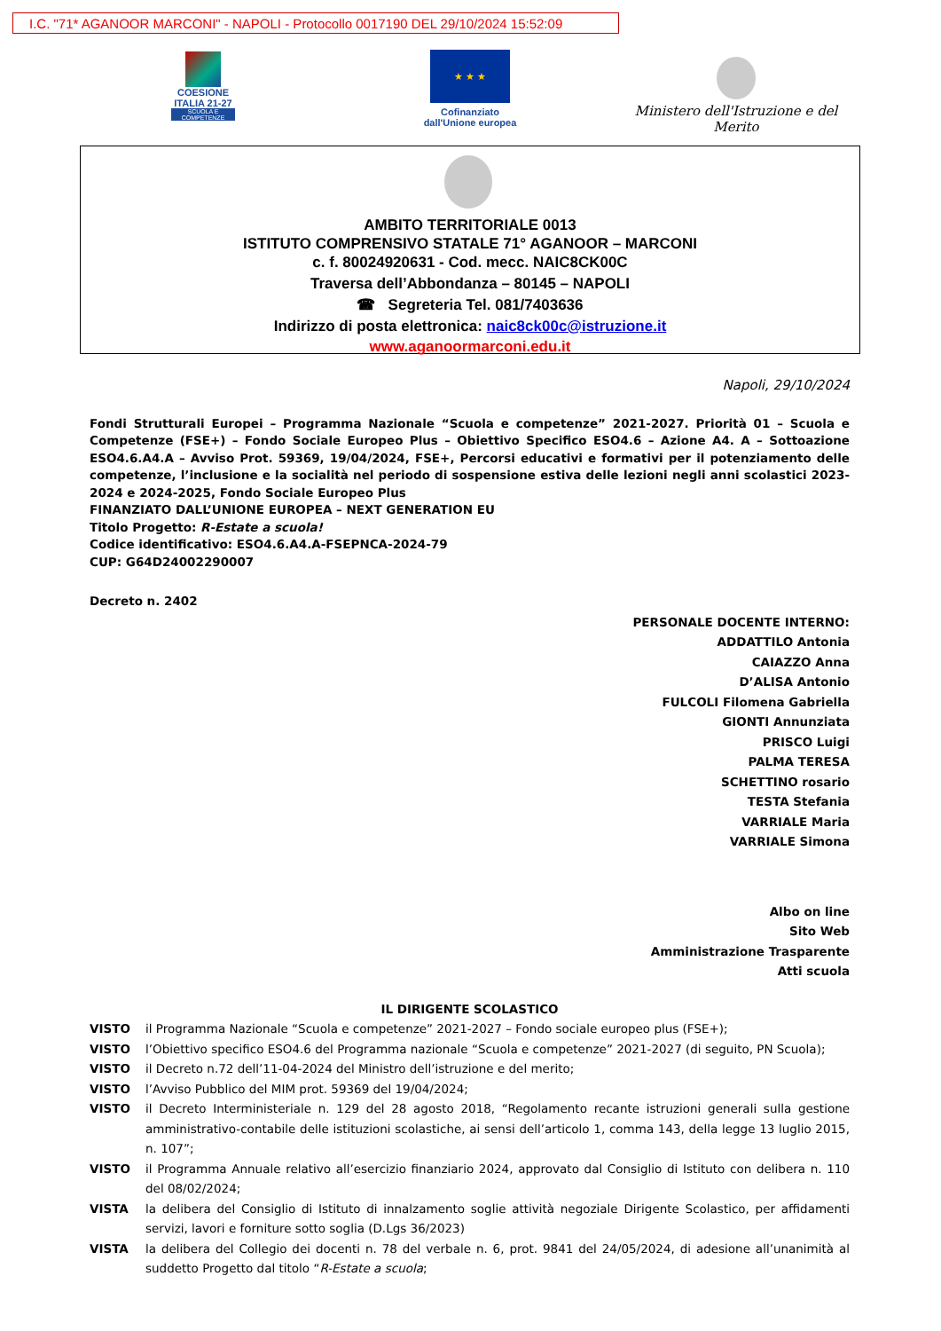I.C. "71* AGANOOR MARCONI" - NAPOLI - Protocollo 0017190 DEL 29/10/2024 15:52:09
COESIONE ITALIA 21-27
SCUOLA E COMPETENZE
★ ★ ★
Cofinanziato dall'Unione europea
Ministero dell'Istruzione e del Merito
AMBITO TERRITORIALE 0013
ISTITUTO COMPRENSIVO STATALE 71° AGANOOR – MARCONI
c. f. 80024920631 - Cod. mecc. NAIC8CK00C
Traversa dell’Abbondanza – 80145 – NAPOLI
☎ Segreteria Tel. 081/7403636
Indirizzo di posta elettronica: naic8ck00c@istruzione.it
www.aganoormarconi.edu.it
Napoli, 29/10/2024
Fondi Strutturali Europei – Programma Nazionale “Scuola e competenze” 2021-2027. Priorità 01 – Scuola e Competenze (FSE+) – Fondo Sociale Europeo Plus – Obiettivo Specifico ESO4.6 – Azione A4. A – Sottoazione ESO4.6.A4.A – Avviso Prot. 59369, 19/04/2024, FSE+, Percorsi educativi e formativi per il potenziamento delle competenze, l’inclusione e la socialità nel periodo di sospensione estiva delle lezioni negli anni scolastici 2023-2024 e 2024-2025, Fondo Sociale Europeo Plus
FINANZIATO DALL’UNIONE EUROPEA – NEXT GENERATION EU
Titolo Progetto: R-Estate a scuola!
Codice identificativo: ESO4.6.A4.A-FSEPNCA-2024-79
CUP: G64D24002290007
Decreto n. 2402
PERSONALE DOCENTE INTERNO:
ADDATTILO Antonia
CAIAZZO Anna
D’ALISA Antonio
FULCOLI Filomena Gabriella
GIONTI Annunziata
PRISCO Luigi
PALMA TERESA
SCHETTINO rosario
TESTA Stefania
VARRIALE Maria
VARRIALE Simona
Albo on line
Sito Web
Amministrazione Trasparente
Atti scuola
IL DIRIGENTE SCOLASTICO
VISTO il Programma Nazionale “Scuola e competenze” 2021-2027 – Fondo sociale europeo plus (FSE+);
VISTO l’Obiettivo specifico ESO4.6 del Programma nazionale “Scuola e competenze” 2021-2027 (di seguito, PN Scuola);
VISTO il Decreto n.72 dell’11-04-2024 del Ministro dell’istruzione e del merito;
VISTO l’Avviso Pubblico del MIM prot. 59369 del 19/04/2024;
VISTO il Decreto Interministeriale n. 129 del 28 agosto 2018, “Regolamento recante istruzioni generali sulla gestione amministrativo-contabile delle istituzioni scolastiche, ai sensi dell’articolo 1, comma 143, della legge 13 luglio 2015, n. 107”;
VISTO il Programma Annuale relativo all’esercizio finanziario 2024, approvato dal Consiglio di Istituto con delibera n. 110 del 08/02/2024;
VISTA la delibera del Consiglio di Istituto di innalzamento soglie attività negoziale Dirigente Scolastico, per affidamenti servizi, lavori e forniture sotto soglia (D.Lgs 36/2023)
VISTA la delibera del Collegio dei docenti n. 78 del verbale n. 6, prot. 9841 del 24/05/2024, di adesione all’unanimità al suddetto Progetto dal titolo “R-Estate a scuola;